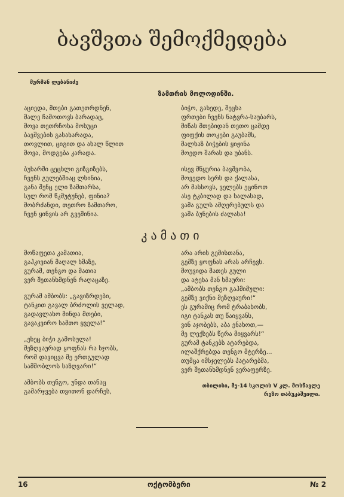ბავშვთა შემოქმედება
მურმან ლებანიძე
ზამთრის მოლოდინში.
აციედა, მთები გათეთრდნენ,
მალე ჩამოთოვს ბარადაც,
მოვა თეთრჩოხა მოხუცი
ბავშვების გასახარადა,
თოვლით, ციგით და ახალ წლით
მოვა, მოდგება კარადა.
ბუხარში ცეცხლი გიზგიზებს,
ჩვენს გულებშიაც ლხინია,
განა შენც ელი ზამთარსა,
სულ რომ წკმუტუნებ, ფინია?
მობრძანდი, თეთრო ზამთარო,
ჩვენ ყინვის არ გვეშინია.
ბიჭო, გახედე, შეცხა
ფრთები ჩვენს ნატვრა-საუბარს,
მიწას მთებიდან თეთო ცამდე
ფიფქის თოკები გაუბამს,
მალხაზ ბიჭების ყიჟინა
მოედო შარას და უბანს.
ისევ მწყურია ბავშვობა,
მოვედო სერს და ქალასა,
არ მახსოვს, ველებს ეცინოთ
ასე ტკბილად და ხალასად,
ვამა გულს ამღერებულს და
ვაშა ბუნების ძალასა!
კამათი
მოწაფეთა კამათია,
გაჰკივიან მაღალ ხმაზე,
გურამ, თენგო და მათია
ვერ შეთანხმდნენ რაღაცაზე.
გურამ ამბობს: „გავიზრდები,
ტანკით გავალ ბრძოლის ველად,
გადავლახო მინდა მთები,
გავაკვირო სამთო ყველა!“
„ეხეც ბიჭი გამოსულა!
მეზღვაურად ყოფნას რა სჯობს,
რომ დავიცვა მე ერთგულად
სამშობლოს საზღვარი!“
ამბობს თენგო, უნდა თანაც
გამარჯვება თვითონ დარჩეს,
არა არის გემისთანა,
გემზე ყოფნას არას არჩევს.
მოუვიდა მათეს გული
და ატეხა მან ხმაური:
„ამბობს თენგო გაჰმიმული:
გემზე ვიქნი მეზღვაური!“
ეს გურამიც რომ ტრაბახობს,
იგი ტანკას თუ წაიყვანს,
ვინ აჯობებს, აბა ენახოთ,—
მე ლექსებს წერა მიყვარს!“
გურამ ტანკებს ატარებდა,
ილაშქრებდა თენგო მტერზე...
თუმცა იმსჯელებს პატარებმა,
ვერ შეთანხმდნენ ვერაფერზე.
თბილისი, მე-14 სკოლის V კლ. მოსწავლე
რეზო თაბუკაშვილი.
16 ოქტომბერი № 2